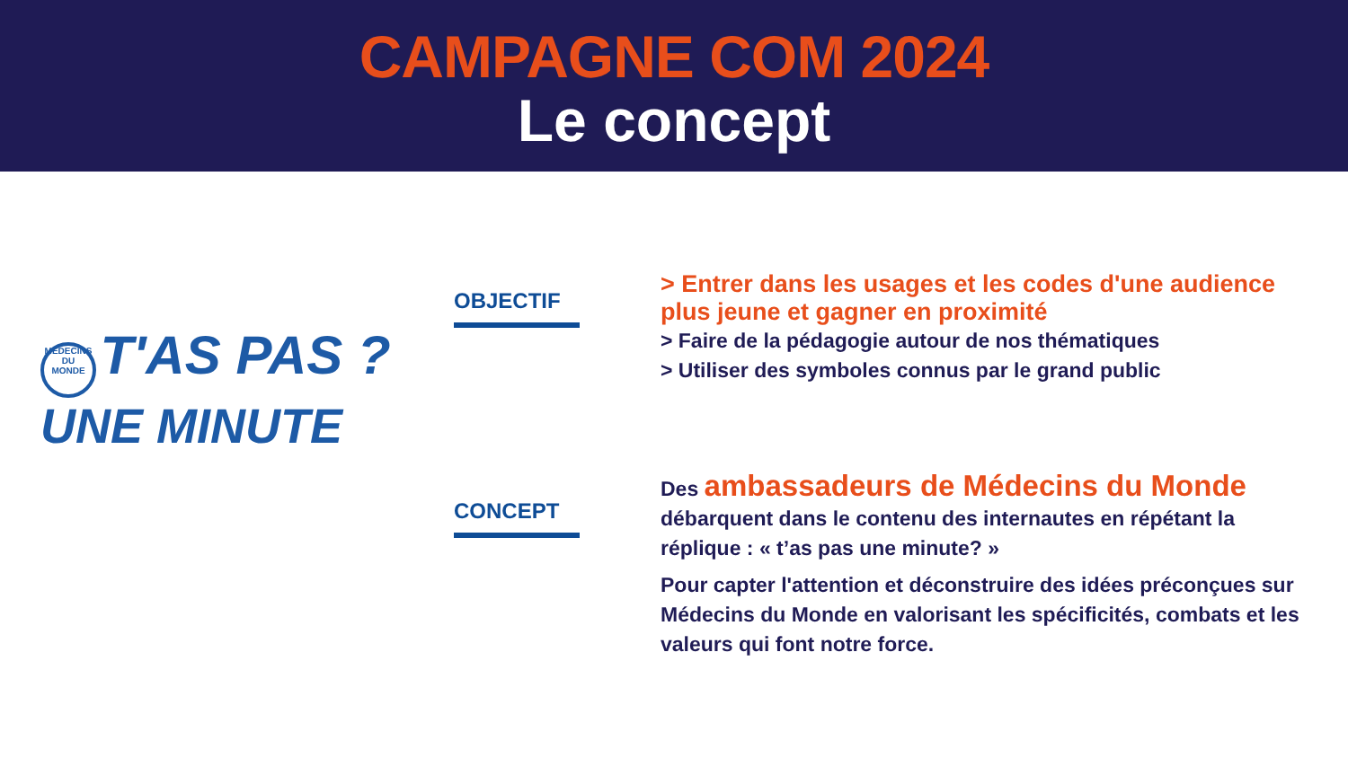CAMPAGNE COM 2024
Le concept
MÉDECINS DU MONDE T'AS PAS ?
UNE MINUTE
OBJECTIF
CONCEPT
> Entrer dans les usages et les codes d'une audience plus jeune et gagner en proximité
> Faire de la pédagogie autour de nos thématiques
> Utiliser des symboles connus par le grand public
Des ambassadeurs de Médecins du Monde
débarquent dans le contenu des internautes en répétant la réplique : « t’as pas une minute? »
Pour capter l'attention et déconstruire des idées préconçues sur Médecins du Monde en valorisant les spécificités, combats et les valeurs qui font notre force.